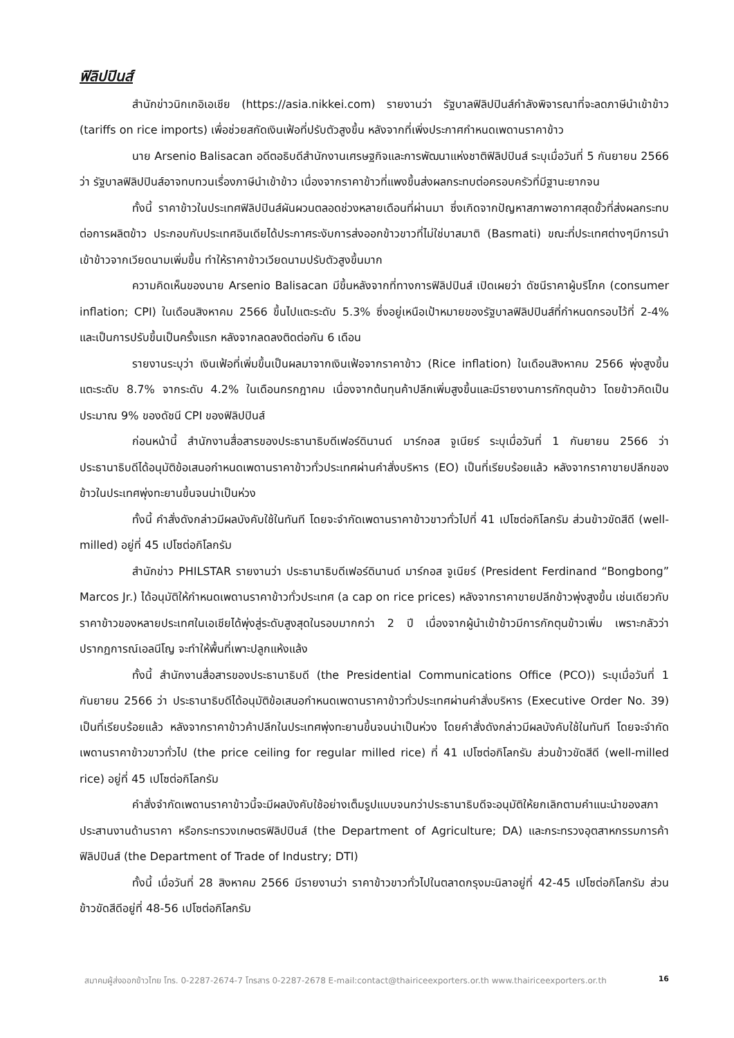ฟิลิปปินส์
สำนักข่าวนิกเกอิเอเชีย (https://asia.nikkei.com) รายงานว่า รัฐบาลฟิลิปปินส์กำลังพิจารณาที่จะลดภาษีนำเข้าข้าว (tariffs on rice imports) เพื่อช่วยสกัดเงินเฟ้อที่ปรับตัวสูงขึ้น หลังจากที่เพิ่งประกาศกำหนดเพดานราคาข้าว
นาย Arsenio Balisacan อดีตอธิบดีสำนักงานเศรษฐกิจและการพัฒนาแห่งชาติฟิลิปปินส์ ระบุเมื่อวันที่ 5 กันยายน 2566 ว่า รัฐบาลฟิลิปปินส์อาจทบทวนเรื่องภาษีนำเข้าข้าว เนื่องจากราคาข้าวที่แพงขึ้นส่งผลกระทบต่อครอบครัวที่มีฐานะยากจน
ทั้งนี้ ราคาข้าวในประเทศฟิลิปปินส์ผันผวนตลอดช่วงหลายเดือนที่ผ่านมา ซึ่งเกิดจากปัญหาสภาพอากาศสุดขั้วที่ส่งผลกระทบต่อการผลิตข้าว ประกอบกับประเทศอินเดียได้ประกาศระงับการส่งออกข้าวขาวที่ไม่ใช่บาสมาติ (Basmati) ขณะที่ประเทศต่างๆมีการนำเข้าข้าวจากเวียดนามเพิ่มขึ้น ทำให้ราคาข้าวเวียดนามปรับตัวสูงขึ้นมาก
ความคิดเห็นของนาย Arsenio Balisacan มีขึ้นหลังจากที่ทางการฟิลิปปินส์ เปิดเผยว่า ดัชนีราคาผู้บริโภค (consumer inflation; CPI) ในเดือนสิงหาคม 2566 ขึ้นไปแตะระดับ 5.3% ซึ่งอยู่เหนือเป้าหมายของรัฐบาลฟิลิปปินส์ที่กำหนดกรอบไว้ที่ 2-4% และเป็นการปรับขึ้นเป็นครั้งแรก หลังจากลดลงติดต่อกัน 6 เดือน
รายงานระบุว่า เงินเฟ้อที่เพิ่มขึ้นเป็นผลมาจากเงินเฟ้อจากราคาข้าว (Rice inflation) ในเดือนสิงหาคม 2566 พุ่งสูงขึ้นแตะระดับ 8.7% จากระดับ 4.2% ในเดือนกรกฎาคม เนื่องจากต้นทุนค้าปลีกเพิ่มสูงขึ้นและมีรายงานการกักตุนข้าว โดยข้าวคิดเป็นประมาณ 9% ของดัชนี CPI ของฟิลิปปินส์
ก่อนหน้านี้ สำนักงานสื่อสารของประธานาธิบดีเฟอร์ดินานด์ มาร์กอส จูเนียร์ ระบุเมื่อวันที่ 1 กันยายน 2566 ว่า ประธานาธิบดีได้อนุมัติข้อเสนอกำหนดเพดานราคาข้าวทั่วประเทศผ่านคำสั่งบริหาร (EO) เป็นที่เรียบร้อยแล้ว หลังจากราคาขายปลีกของข้าวในประเทศพุ่งทะยานขึ้นจนน่าเป็นห่วง
ทั้งนี้ คำสั่งดังกล่าวมีผลบังคับใช้ในทันที โดยจะจำกัดเพดานราคาข้าวขาวทั่วไปที่ 41 เปโซต่อกิโลกรัม ส่วนข้าวขัดสีดี (well-milled) อยู่ที่ 45 เปโซต่อกิโลกรัม
สำนักข่าว PHILSTAR รายงานว่า ประธานาธิบดีเฟอร์ดินานด์ มาร์กอส จูเนียร์ (President Ferdinand “Bongbong” Marcos Jr.) ได้อนุมัติให้กำหนดเพดานราคาข้าวทั่วประเทศ (a cap on rice prices) หลังจากราคาขายปลีกข้าวพุ่งสูงขึ้น เช่นเดียวกับราคาข้าวของหลายประเทศในเอเชียได้พุ่งสู่ระดับสูงสุดในรอบมากกว่า 2 ปี เนื่องจากผู้นำเข้าข้าวมีการกักตุนข้าวเพิ่ม เพราะกลัวว่าปรากฏการณ์เอลนีโญ จะทำให้พื้นที่เพาะปลูกแห้งแล้ง
ทั้งนี้ สำนักงานสื่อสารของประธานาธิบดี (the Presidential Communications Office (PCO)) ระบุเมื่อวันที่ 1 กันยายน 2566 ว่า ประธานาธิบดีได้อนุมัติข้อเสนอกำหนดเพดานราคาข้าวทั่วประเทศผ่านคำสั่งบริหาร (Executive Order No. 39) เป็นที่เรียบร้อยแล้ว หลังจากราคาข้าวค้าปลีกในประเทศพุ่งทะยานขึ้นจนน่าเป็นห่วง โดยคำสั่งดังกล่าวมีผลบังคับใช้ในทันที โดยจะจำกัดเพดานราคาข้าวขาวทั่วไป (the price ceiling for regular milled rice) ที่ 41 เปโซต่อกิโลกรัม ส่วนข้าวขัดสีดี (well-milled rice) อยู่ที่ 45 เปโซต่อกิโลกรัม
คำสั่งจำกัดเพดานราคาข้าวนี้จะมีผลบังคับใช้อย่างเต็มรูปแบบจนกว่าประธานาธิบดีจะอนุมัติให้ยกเลิกตามคำแนะนำของสภาประสานงานด้านราคา หรือกระทรวงเกษตรฟิลิปปินส์ (the Department of Agriculture; DA) และกระทรวงอุตสาหกรรมการค้าฟิลิปปินส์ (the Department of Trade of Industry; DTI)
ทั้งนี้ เมื่อวันที่ 28 สิงหาคม 2566 มีรายงานว่า ราคาข้าวขาวทั่วไปในตลาดกรุงมะนิลาอยู่ที่ 42-45 เปโซต่อกิโลกรัม ส่วนข้าวขัดสีดีอยู่ที่ 48-56 เปโซต่อกิโลกรัม
สมาคมผู้ส่งออกข้าวไทย โทร. 0-2287-2674-7 โทรสาร 0-2287-2678 E-mail:contact@thairiceexporters.or.th www.thairiceexporters.or.th 16